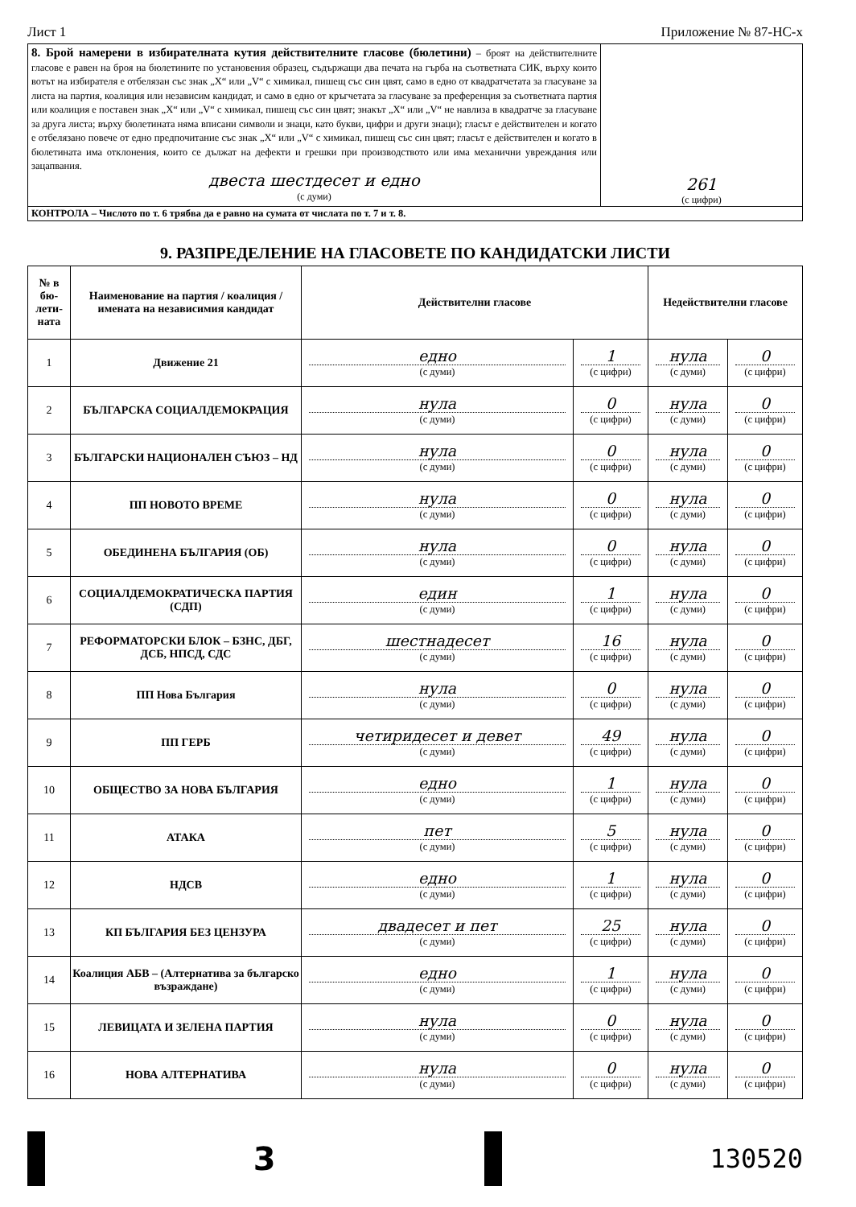Лист 1 Приложение № 87-НС-х
8. Брой намерени в избирателната кутия действителните гласове (бюлетини) – броят на действителните гласове е равен на броя на бюлетините по установения образец, съдържащи два печата на гърба на съответната СИК, върху които вотът на избирателя е отбелязан със знак „X“ или „V“ с химикал, пишещ със син цвят, само в едно от квадратчетата за гласуване за листа на партия, коалиция или независим кандидат, и само в едно от кръгчетата за гласуване за преференция за съответната партия или коалиция е поставен знак „X“ или „V“ с химикал, пишещ със син цвят; знакът „X“ или „V“ не навлиза в квадратче за гласуване за друга листа; върху бюлетината няма вписани символи и знаци, като букви, цифри и други знаци); гласът е действителен и когато е отбелязано повече от едно предпочитание със знак „X“ или „V“ с химикал, пишещ със син цвят; гласът е действителен и когато в бюлетината има отклонения, които се дължат на дефекти и грешки при производството или има механични увреждания или зацапвания.
двеста шестдесет и едно
(с думи)
261
(с цифри)
КОНТРОЛА – Числото по т. 6 трябва да е равно на сумата от числата по т. 7 и т. 8.
9. РАЗПРЕДЕЛЕНИЕ НА ГЛАСОВЕТЕ ПО КАНДИДАТСКИ ЛИСТИ
| № в бю-лети-ната | Наименование на партия / коалиция / имената на независимия кандидат | Действителни гласове | | Недействителни гласове | |
| --- | --- | --- | --- | --- | --- |
| 1 | Движение 21 | едно (с думи) | 1 (с цифри) | нула (с думи) | 0 (с цифри) |
| 2 | БЪЛГАРСКА СОЦИАЛДЕМОКРАЦИЯ | нула (с думи) | 0 (с цифри) | нула (с думи) | 0 (с цифри) |
| 3 | БЪЛГАРСКИ НАЦИОНАЛЕН СЪЮЗ – НД | нула (с думи) | 0 (с цифри) | нула (с думи) | 0 (с цифри) |
| 4 | ПП НОВОТО ВРЕМЕ | нула (с думи) | 0 (с цифри) | нула (с думи) | 0 (с цифри) |
| 5 | ОБЕДИНЕНА БЪЛГАРИЯ (ОБ) | нула (с думи) | 0 (с цифри) | нула (с думи) | 0 (с цифри) |
| 6 | СОЦИАЛДЕМОКРАТИЧЕСКА ПАРТИЯ (СДП) | един (с думи) | 1 (с цифри) | нула (с думи) | 0 (с цифри) |
| 7 | РЕФОРМАТОРСКИ БЛОК – БЗНС, ДБГ, ДСБ, НПСД, СДС | шестнадесет (с думи) | 16 (с цифри) | нула (с думи) | 0 (с цифри) |
| 8 | ПП Нова България | нула (с думи) | 0 (с цифри) | нула (с думи) | 0 (с цифри) |
| 9 | ПП ГЕРБ | четиридесет и девет (с думи) | 49 (с цифри) | нула (с думи) | 0 (с цифри) |
| 10 | ОБЩЕСТВО ЗА НОВА БЪЛГАРИЯ | едно (с думи) | 1 (с цифри) | нула (с думи) | 0 (с цифри) |
| 11 | АТАКА | пет (с думи) | 5 (с цифри) | нула (с думи) | 0 (с цифри) |
| 12 | НДСВ | едно (с думи) | 1 (с цифри) | нула (с думи) | 0 (с цифри) |
| 13 | КП БЪЛГАРИЯ БЕЗ ЦЕНЗУРА | двадесет и пет (с думи) | 25 (с цифри) | нула (с думи) | 0 (с цифри) |
| 14 | Коалиция АБВ – (Алтернатива за българско възраждане) | едно (с думи) | 1 (с цифри) | нула (с думи) | 0 (с цифри) |
| 15 | ЛЕВИЦАТА И ЗЕЛЕНА ПАРТИЯ | нула (с думи) | 0 (с цифри) | нула (с думи) | 0 (с цифри) |
| 16 | НОВА АЛТЕРНАТИВА | нула (с думи) | 0 (с цифри) | нула (с думи) | 0 (с цифри) |
3
130520